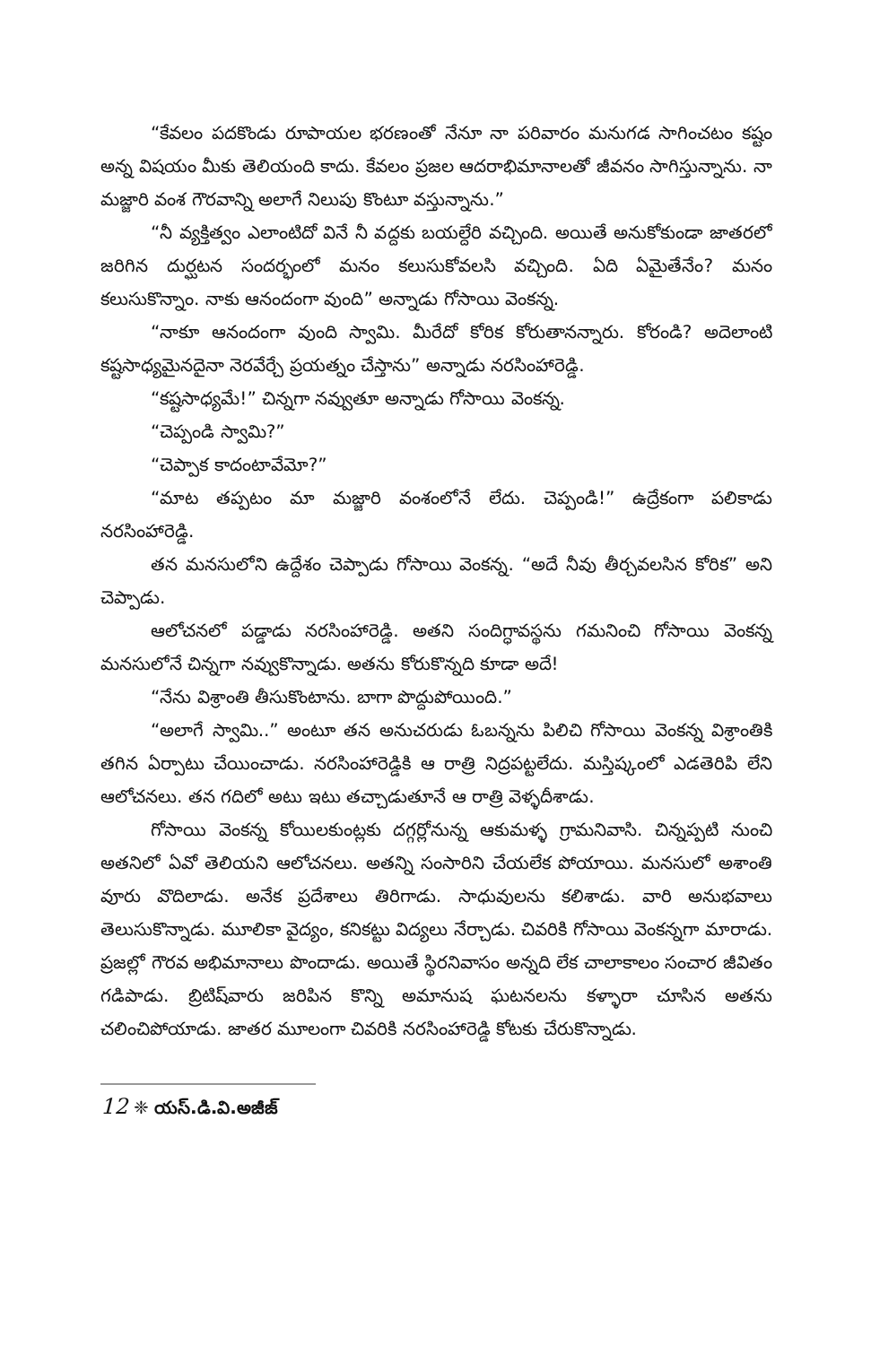“కేవలం పదకొండు రూపాయల భరణంతో నేనూ నా పరివారం మనుగడ సాగించటం కష్టం అన్న విషయం మీకు తెలియంది కాదు. కేవలం ప్రజల ఆదరాభిమానాలతో జీవనం సాగిస్తున్నాను. నా మజ్జారి వంశ గౌరవాన్ని అలాగే నిలుపు కొంటూ వస్తున్నాను.”
“నీ వ్యక్తిత్వం ఎలాంటిదో వినే నీ వద్దకు బయల్దేరి వచ్చింది. అయితే అనుకోకుండా జాతరలో జరిగిన దుర్ఘటన సందర్భంలో మనం కలుసుకోవలసి వచ్చింది. ఏది ఏమైతేనేం? మనం కలుసుకొన్నాం. నాకు ఆనందంగా వుంది” అన్నాడు గోసాయి వెంకన్న.
“నాకూ ఆనందంగా వుంది స్వామి. మీరేదో కోరిక కోరుతానన్నారు. కోరండి? అదెలాంటి కష్టసాధ్యమైనదైనా నెరవేర్చే ప్రయత్నం చేస్తాను” అన్నాడు నరసింహారెడ్డి.
“కష్టసాధ్యమే!” చిన్నగా నవ్వుతూ అన్నాడు గోసాయి వెంకన్న.
“చెప్పండి స్వామి?”
“చెప్పాక కాదంటావేమో?”
“మాట తప్పటం మా మజ్జారి వంశంలోనే లేదు. చెప్పండి!” ఉద్రేకంగా పలికాడు నరసింహారెడ్డి.
తన మనసులోని ఉద్దేశం చెప్పాడు గోసాయి వెంకన్న. “అదే నీవు తీర్చవలసిన కోరిక” అని చెప్పాడు.
ఆలోచనలో పడ్డాడు నరసింహారెడ్డి. అతని సందిగ్ధావస్థను గమనించి గోసాయి వెంకన్న మనసులోనే చిన్నగా నవ్వుకొన్నాడు. అతను కోరుకొన్నది కూడా అదే!
“నేను విశ్రాంతి తీసుకొంటాను. బాగా పొద్దుపోయింది.”
“అలాగే స్వామి..” అంటూ తన అనుచరుడు ఓబన్నను పిలిచి గోసాయి వెంకన్న విశ్రాంతికి తగిన ఏర్పాటు చేయించాడు. నరసింహారెడ్డికి ఆ రాత్రి నిద్రపట్టలేదు. మస్తిష్కంలో ఎడతెరిపి లేని ఆలోచనలు. తన గదిలో అటు ఇటు తచ్చాడుతూనే ఆ రాత్రి వెళ్ళదీశాడు.
గోసాయి వెంకన్న కోయిలకుంట్లకు దగ్గర్లోనున్న ఆకుమళ్ళ గ్రామనివాసి. చిన్నప్పటి నుంచి అతనిలో ఏవో తెలియని ఆలోచనలు. అతన్ని సంసారిని చేయలేక పోయాయి. మనసులో అశాంతి వూరు వొదిలాడు. అనేక ప్రదేశాలు తిరిగాడు. సాధువులను కలిశాడు. వారి అనుభవాలు తెలుసుకొన్నాడు. మూలికా వైద్యం, కనికట్టు విద్యలు నేర్చాడు. చివరికి గోసాయి వెంకన్నగా మారాడు. ప్రజల్లో గౌరవ అభిమానాలు పొందాడు. అయితే స్థిరనివాసం అన్నది లేక చాలాకాలం సంచార జీవితం గడిపాడు. బ్రిటిష్‌వారు జరిపిన కొన్ని అమానుష ఘటనలను కళ్ళారా చూసిన అతను చలించిపోయాడు. జాతర మూలంగా చివరికి నరసింహారెడ్డి కోటకు చేరుకొన్నాడు.
12 ❈ యస్.డి.వి.అజీజ్